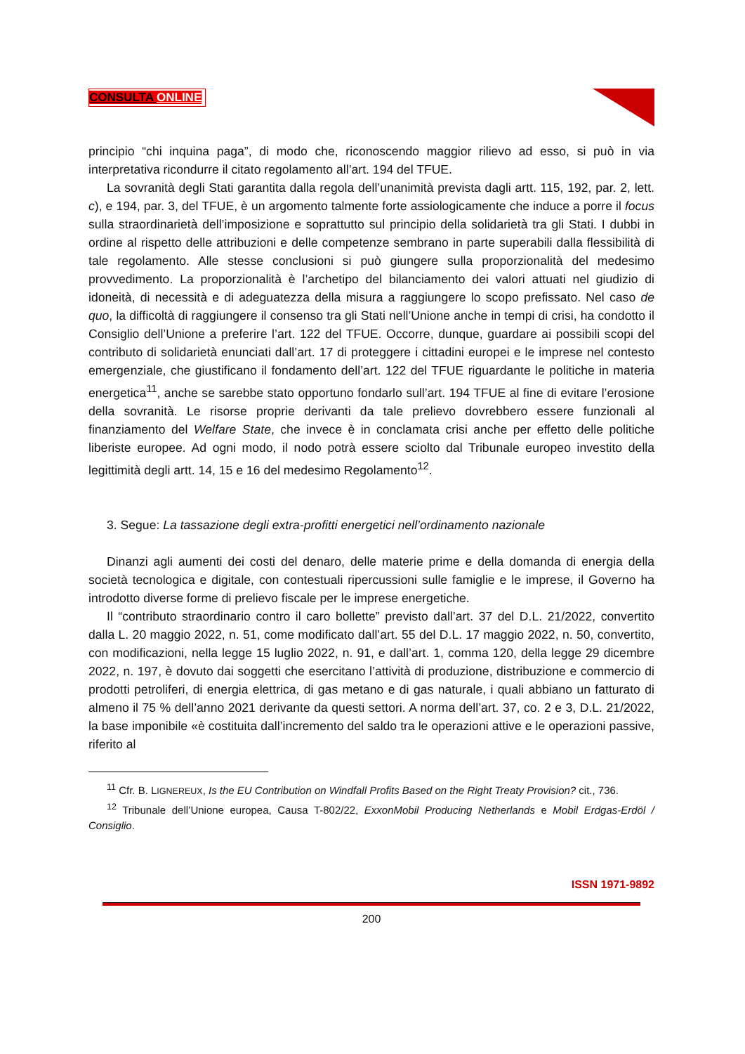CONSULTA ONLINE
principio “chi inquina paga”, di modo che, riconoscendo maggior rilievo ad esso, si può in via interpretativa ricondurre il citato regolamento all’art. 194 del TFUE.
La sovranità degli Stati garantita dalla regola dell’unanimità prevista dagli artt. 115, 192, par. 2, lett. c), e 194, par. 3, del TFUE, è un argomento talmente forte assiologicamente che induce a porre il focus sulla straordinarietà dell’imposizione e soprattutto sul principio della solidarietà tra gli Stati. I dubbi in ordine al rispetto delle attribuzioni e delle competenze sembrano in parte superabili dalla flessibilità di tale regolamento. Alle stesse conclusioni si può giungere sulla proporzionalità del medesimo provvedimento. La proporzionalità è l’archetipo del bilanciamento dei valori attuati nel giudizio di idoneità, di necessità e di adeguatezza della misura a raggiungere lo scopo prefissato. Nel caso de quo, la difficoltà di raggiungere il consenso tra gli Stati nell’Unione anche in tempi di crisi, ha condotto il Consiglio dell’Unione a preferire l’art. 122 del TFUE. Occorre, dunque, guardare ai possibili scopi del contributo di solidarietà enunciati dall’art. 17 di proteggere i cittadini europei e le imprese nel contesto emergenziale, che giustificano il fondamento dell’art. 122 del TFUE riguardante le politiche in materia energetica<sup>11</sup>, anche se sarebbe stato opportuno fondarlo sull’art. 194 TFUE al fine di evitare l’erosione della sovranità. Le risorse proprie derivanti da tale prelievo dovrebbero essere funzionali al finanziamento del Welfare State, che invece è in conclamata crisi anche per effetto delle politiche liberiste europee. Ad ogni modo, il nodo potrà essere sciolto dal Tribunale europeo investito della legittimità degli artt. 14, 15 e 16 del medesimo Regolamento<sup>12</sup>.
3. Segue: La tassazione degli extra-profitti energetici nell’ordinamento nazionale
Dinanzi agli aumenti dei costi del denaro, delle materie prime e della domanda di energia della società tecnologica e digitale, con contestuali ripercussioni sulle famiglie e le imprese, il Governo ha introdotto diverse forme di prelievo fiscale per le imprese energetiche.
Il “contributo straordinario contro il caro bollette” previsto dall’art. 37 del D.L. 21/2022, convertito dalla L. 20 maggio 2022, n. 51, come modificato dall’art. 55 del D.L. 17 maggio 2022, n. 50, convertito, con modificazioni, nella legge 15 luglio 2022, n. 91, e dall’art. 1, comma 120, della legge 29 dicembre 2022, n. 197, è dovuto dai soggetti che esercitano l’attività di produzione, distribuzione e commercio di prodotti petroliferi, di energia elettrica, di gas metano e di gas naturale, i quali abbiano un fatturato di almeno il 75 % dell’anno 2021 derivante da questi settori. A norma dell’art. 37, co. 2 e 3, D.L. 21/2022, la base imponibile «è costituita dall’incremento del saldo tra le operazioni attive e le operazioni passive, riferito al
<sup>11</sup> Cfr. B. LIGNEREUX, Is the EU Contribution on Windfall Profits Based on the Right Treaty Provision? cit., 736.
<sup>12</sup> Tribunale dell’Unione europea, Causa T-802/22, ExxonMobil Producing Netherlands e Mobil Erdgas-Erdöl / Consiglio.
ISSN 1971-9892
200